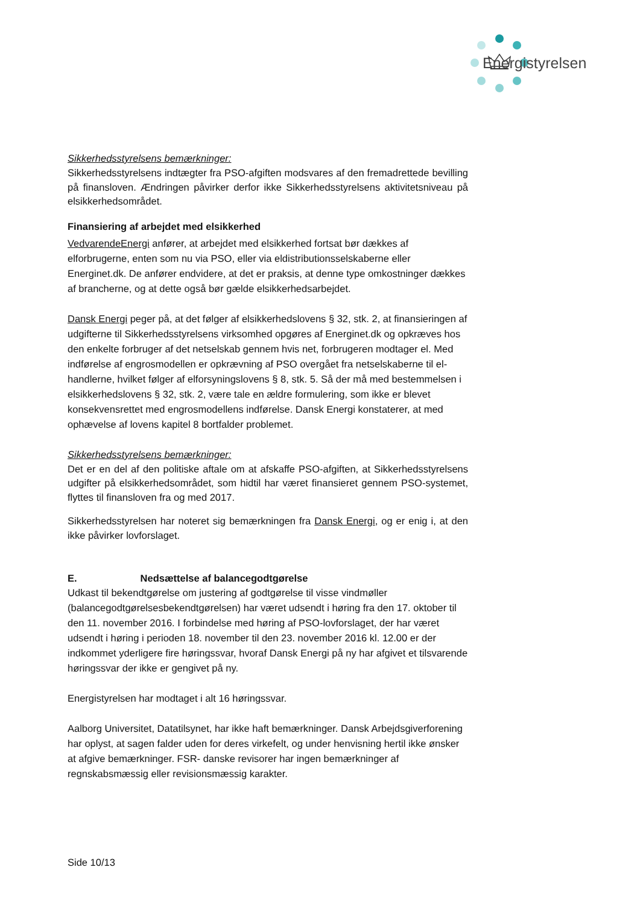Energistyrelsen
Sikkerhedsstyrelsens bemærkninger:
Sikkerhedsstyrelsens indtægter fra PSO-afgiften modsvares af den fremadrettede bevilling på finansloven. Ændringen påvirker derfor ikke Sikkerhedsstyrelsens aktivitetsniveau på elsikkerhedsområdet.
Finansiering af arbejdet med elsikkerhed
VedvarendeEnergi anfører, at arbejdet med elsikkerhed fortsat bør dækkes af elforbrugerne, enten som nu via PSO, eller via eldistributionsselskaberne eller Energinet.dk. De anfører endvidere, at det er praksis, at denne type omkostninger dækkes af brancherne, og at dette også bør gælde elsikkerhedsarbejdet.
Dansk Energi peger på, at det følger af elsikkerhedslovens § 32, stk. 2, at finansieringen af udgifterne til Sikkerhedsstyrelsens virksomhed opgøres af Energinet.dk og opkræves hos den enkelte forbruger af det netselskab gennem hvis net, forbrugeren modtager el. Med indførelse af engrosmodellen er opkrævning af PSO overgået fra netselskaberne til el-handlerne, hvilket følger af elforsyningslovens § 8, stk. 5. Så der må med bestemmelsen i elsikkerhedslovens § 32, stk. 2, være tale en ældre formulering, som ikke er blevet konsekvensrettet med engrosmodellens indførelse. Dansk Energi konstaterer, at med ophævelse af lovens kapitel 8 bortfalder problemet.
Sikkerhedsstyrelsens bemærkninger:
Det er en del af den politiske aftale om at afskaffe PSO-afgiften, at Sikkerhedsstyrelsens udgifter på elsikkerhedsområdet, som hidtil har været finansieret gennem PSO-systemet, flyttes til finansloven fra og med 2017.
Sikkerhedsstyrelsen har noteret sig bemærkningen fra Dansk Energi, og er enig i, at den ikke påvirker lovforslaget.
E. Nedsættelse af balancegodtgørelse
Udkast til bekendtgørelse om justering af godtgørelse til visse vindmøller (balancegodtgørelsesbekendtgørelsen) har været udsendt i høring fra den 17. oktober til den 11. november 2016. I forbindelse med høring af PSO-lovforslaget, der har været udsendt i høring i perioden 18. november til den 23. november 2016 kl. 12.00 er der indkommet yderligere fire høringssvar, hvoraf Dansk Energi på ny har afgivet et tilsvarende høringssvar der ikke er gengivet på ny.
Energistyrelsen har modtaget i alt 16 høringssvar.
Aalborg Universitet, Datatilsynet, har ikke haft bemærkninger. Dansk Arbejdsgiverforening har oplyst, at sagen falder uden for deres virkefelt, og under henvisning hertil ikke ønsker at afgive bemærkninger. FSR- danske revisorer har ingen bemærkninger af regnskabsmæssig eller revisionsmæssig karakter.
Side 10/13